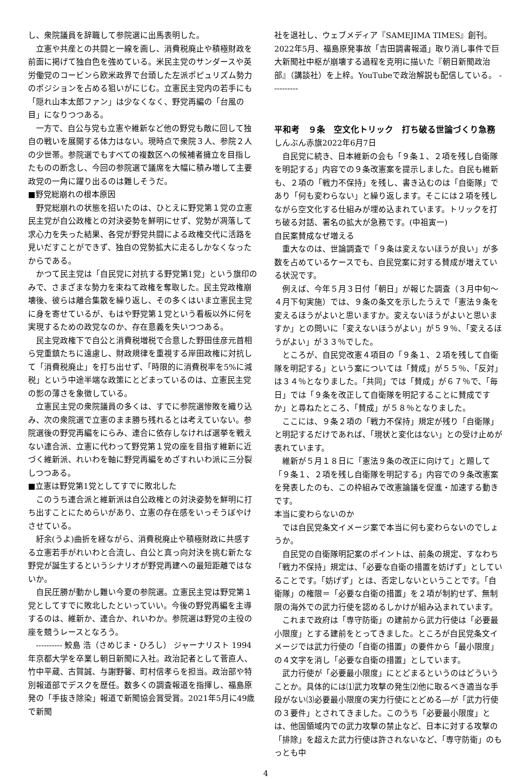し、衆院議員を辞職して参院選に出馬表明した。
立憲や共産との共闘と一線を画し、消費税廃止や積極財政を前面に掲げて独自色を強めている。米民主党のサンダースや英労働党のコービンら欧米政界で台頭した左派ポピュリズム勢力のポジションを占める狙いがにじむ。立憲民主党内の若手にも「隠れ山本太郎ファン」は少なくなく、野党再編の「台風の目」になりつつある。
一方で、自公与党も立憲や維新など他の野党も敵に回して独自の戦いを展開する体力はない。現時点で衆院３人、参院２人の少世帯。参院選でもすべての複数区への候補者擁立を目指したものの断念し、今回の参院選で議席を大幅に積み増して主要政党の一角に躍り出るのは難しそうだ。
■野党総崩れの根本原因
野党総崩れの状態を招いたのは、ひとえに野党第１党の立憲民主党が自公政権との対決姿勢を鮮明にせず、党勢が凋落して求心力を失った結果、各党が野党共闘による政権交代に活路を見いだすことができず、独自の党勢拡大に走るしかなくなったからである。
かつて民主党は「自民党に対抗する野党第1党」という旗印のみで、さまざまな勢力を束ねて政権を奪取した。民主党政権崩壊後、彼らは離合集散を繰り返し、その多くはいま立憲民主党に身を寄せているが、もはや野党第１党という看板以外に何を実現するための政党なのか、存在意義を失いつつある。
民主党政権下で自公と消費税増税で合意した野田佳彦元首相ら党重鎮たちに遠慮し、財政規律を重視する岸田政権に対抗して「消費税廃止」を打ち出せず、「時限的に消費税率を5%に減税」という中途半端な政策にとどまっているのは、立憲民主党の影の薄さを象徴している。
立憲民主党の衆院議員の多くは、すでに参院選惨敗を織り込み、次の衆院選で立憲のまま勝ち残れるとは考えていない。参院選後の野党再編をにらみ、連合に依存しなければ選挙を戦えない連合派、立憲に代わって野党第１党の座を目指す維新に近づく維新派、れいわを軸に野党再編をめざすれいわ派に三分裂しつつある。
■立憲は野党第1党としてすでに敗北した
このうち連合派と維新派は自公政権との対決姿勢を鮮明に打ち出すことにためらいがあり、立憲の存在感をいっそうぼやけさせている。
紆余(うよ)曲折を経ながら、消費税廃止や積極財政に共感する立憲若手がれいわと合流し、自公と真っ向対決を挑む新たな野党が誕生するというシナリオが野党再建への最短距離ではないか。
自民圧勝が動かし難い今夏の参院選。立憲民主党は野党第１党としてすでに敗北したといっていい。今後の野党再編を主導するのは、維新か、連合か、れいわか。参院選は野党の主役の座を競うレースとなろう。
---------- 鮫島 浩（さめじま・ひろし） ジャーナリスト 1994年京都大学を卒業し朝日新聞に入社。政治記者として菅直人、竹中平蔵、古賀誠、与謝野馨、町村信孝らを担当。政治部や特別報道部でデスクを歴任。数多くの調査報道を指揮し、福島原発の「手抜き除染」報道で新聞協会賞受賞。2021年5月に49歳で新聞
社を退社し、ウェブメディア『SAMEJIMA TIMES』創刊。2022年5月、福島原発事故「吉田調書報道」取り消し事件で巨大新聞社中枢が崩壊する過程を克明に描いた『朝日新聞政治部』（講談社）を上梓。YouTubeで政治解説も配信している。 ----------
平和考　９条　空文化トリック　打ち破る世論づくり急務
しんぶん赤旗2022年6月7日
自民党に続き、日本維新の会も「９条１、２項を残し自衛隊を明記する」内容での９条改憲案を提示しました。自民も維新も、２項の「戦力不保持」を残し、書き込むのは「自衛隊」であり「何も変わらない」と繰り返します。そこには２項を残しながら空文化する仕組みが埋め込まれています。トリックを打ち破る対話、署名の拡大が急務です。(中祖寅一)
自民案賛成なぜ増える
重大なのは、世論調査で「９条は変えないほうが良い」が多数を占めているケースでも、自民党案に対する賛成が増えている状況です。
例えば、今年５月３日付「朝日」が報じた調査（３月中旬～４月下旬実施）では、９条の条文を示したうえで「憲法９条を変えるほうがよいと思いますか。変えないほうがよいと思いますか」との問いに「変えないほうがよい」が５９％、「変えるほうがよい」が３３％でした。
ところが、自民党改憲４項目の「９条１、２項を残して自衛隊を明記する」という案については「賛成」が５５％、「反対」は３４％となりました。「共同」では「賛成」が６７％で、「毎日」では「９条を改正して自衛隊を明記することに賛成ですか」と尋ねたところ、「賛成」が５８％となりました。
ここには、９条２項の「戦力不保持」規定が残り「自衛隊」と明記するだけであれば、「現状と変化はない」との受け止めが表れています。
維新が５月１８日に「憲法９条の改正に向けて」と題して「９条１、２項を残し自衛隊を明記する」内容での９条改憲案を発表したのも、この枠組みで改憲論議を促進・加速する動きです。
本当に変わらないのか
では自民党条文イメージ案で本当に何も変わらないのでしょうか。
自民党の自衛隊明記案のポイントは、前条の規定、すなわち「戦力不保持」規定は、「必要な自衛の措置を妨げず」としていることです。「妨げず」とは、否定しないということです。「自衛隊」の権限＝「必要な自衛の措置」を２項が制約せず、無制限の海外での武力行使を認めるしかけが組み込まれています。
これまで政府は「専守防衛」の建前から武力行使は「必要最小限度」とする建前をとってきました。ところが自民党条文イメージでは武力行使の「自衛の措置」の要件から「最小限度」の４文字を消し「必要な自衛の措置」としています。
武力行使が「必要最小限度」にとどまるというのはどういうことか。具体的には⑴武力攻撃の発生⑵他に取るべき適当な手段がない⑶必要最小限度の実力行使にとどめる―が「武力行使の３要件」とされてきました。このうち「必要最小限度」とは、他国領域内での武力攻撃の禁止など、日本に対する攻撃の「排除」を超えた武力行使は許されないなど、「専守防衛」のもっとも中
4